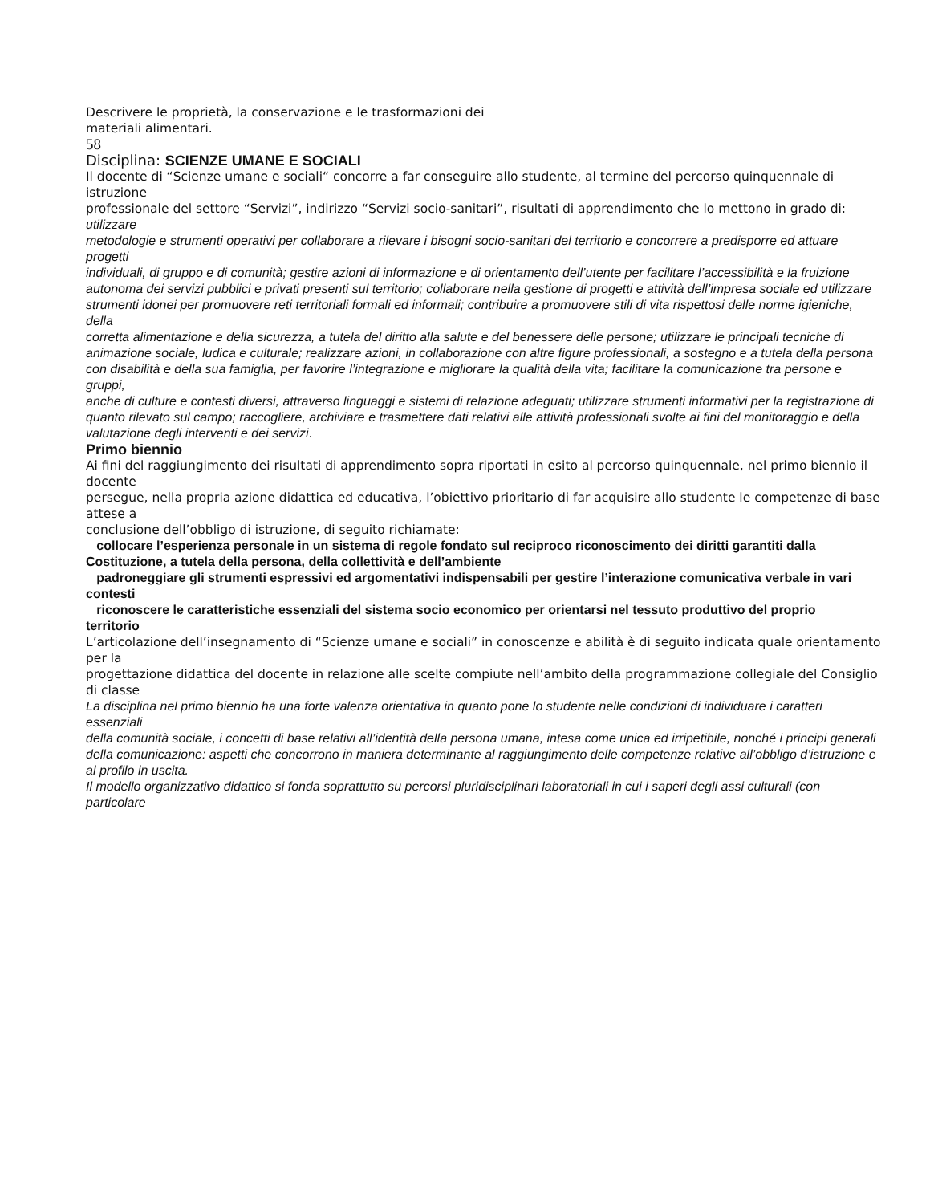Descrivere le proprietà, la conservazione e le trasformazioni dei
materiali alimentari.
58
Disciplina: SCIENZE UMANE E SOCIALI
Il docente di “Scienze umane e sociali“ concorre a far conseguire allo studente, al termine del percorso quinquennale di istruzione
professionale del settore “Servizi”, indirizzo “Servizi socio-sanitari”, risultati di apprendimento che lo mettono in grado di: utilizzare
metodologie e strumenti operativi per collaborare a rilevare i bisogni socio-sanitari del territorio e concorrere a predisporre ed attuare progetti
individuali, di gruppo e di comunità; gestire azioni di informazione e di orientamento dell’utente per facilitare l’accessibilità e la fruizione
autonoma dei servizi pubblici e privati presenti sul territorio; collaborare nella gestione di progetti e attività dell’impresa sociale ed utilizzare
strumenti idonei per promuovere reti territoriali formali ed informali; contribuire a promuovere stili di vita rispettosi delle norme igieniche, della
corretta alimentazione e della sicurezza, a tutela del diritto alla salute e del benessere delle persone; utilizzare le principali tecniche di
animazione sociale, ludica e culturale; realizzare azioni, in collaborazione con altre figure professionali, a sostegno e a tutela della persona
con disabilità e della sua famiglia, per favorire l’integrazione e migliorare la qualità della vita; facilitare la comunicazione tra persone e gruppi,
anche di culture e contesti diversi, attraverso linguaggi e sistemi di relazione adeguati; utilizzare strumenti informativi per la registrazione di
quanto rilevato sul campo; raccogliere, archiviare e trasmettere dati relativi alle attività professionali svolte ai fini del monitoraggio e della
valutazione degli interventi e dei servizi.
Primo biennio
Ai fini del raggiungimento dei risultati di apprendimento sopra riportati in esito al percorso quinquennale, nel primo biennio il docente
persegue, nella propria azione didattica ed educativa, l’obiettivo prioritario di far acquisire allo studente le competenze di base attese a
conclusione dell’obbligo di istruzione, di seguito richiamate:
collocare l’esperienza personale in un sistema di regole fondato sul reciproco riconoscimento dei diritti garantiti dalla
Costituzione, a tutela della persona, della collettività e dell’ambiente
padroneggiare gli strumenti espressivi ed argomentativi indispensabili per gestire l’interazione comunicativa verbale in vari
contesti
riconoscere le caratteristiche essenziali del sistema socio economico per orientarsi nel tessuto produttivo del proprio
territorio
L’articolazione dell’insegnamento di “Scienze umane e sociali” in conoscenze e abilità è di seguito indicata quale orientamento per la
progettazione didattica del docente in relazione alle scelte compiute nell’ambito della programmazione collegiale del Consiglio di classe
La disciplina nel primo biennio ha una forte valenza orientativa in quanto pone lo studente nelle condizioni di individuare i caratteri essenziali
della comunità sociale, i concetti di base relativi all’identità della persona umana, intesa come unica ed irripetibile, nonché i principi generali
della comunicazione: aspetti che concorrono in maniera determinante al raggiungimento delle competenze relative all’obbligo d’istruzione e
al profilo in uscita.
Il modello organizzativo didattico si fonda soprattutto su percorsi pluridisciplinari laboratoriali in cui i saperi degli assi culturali (con particolare